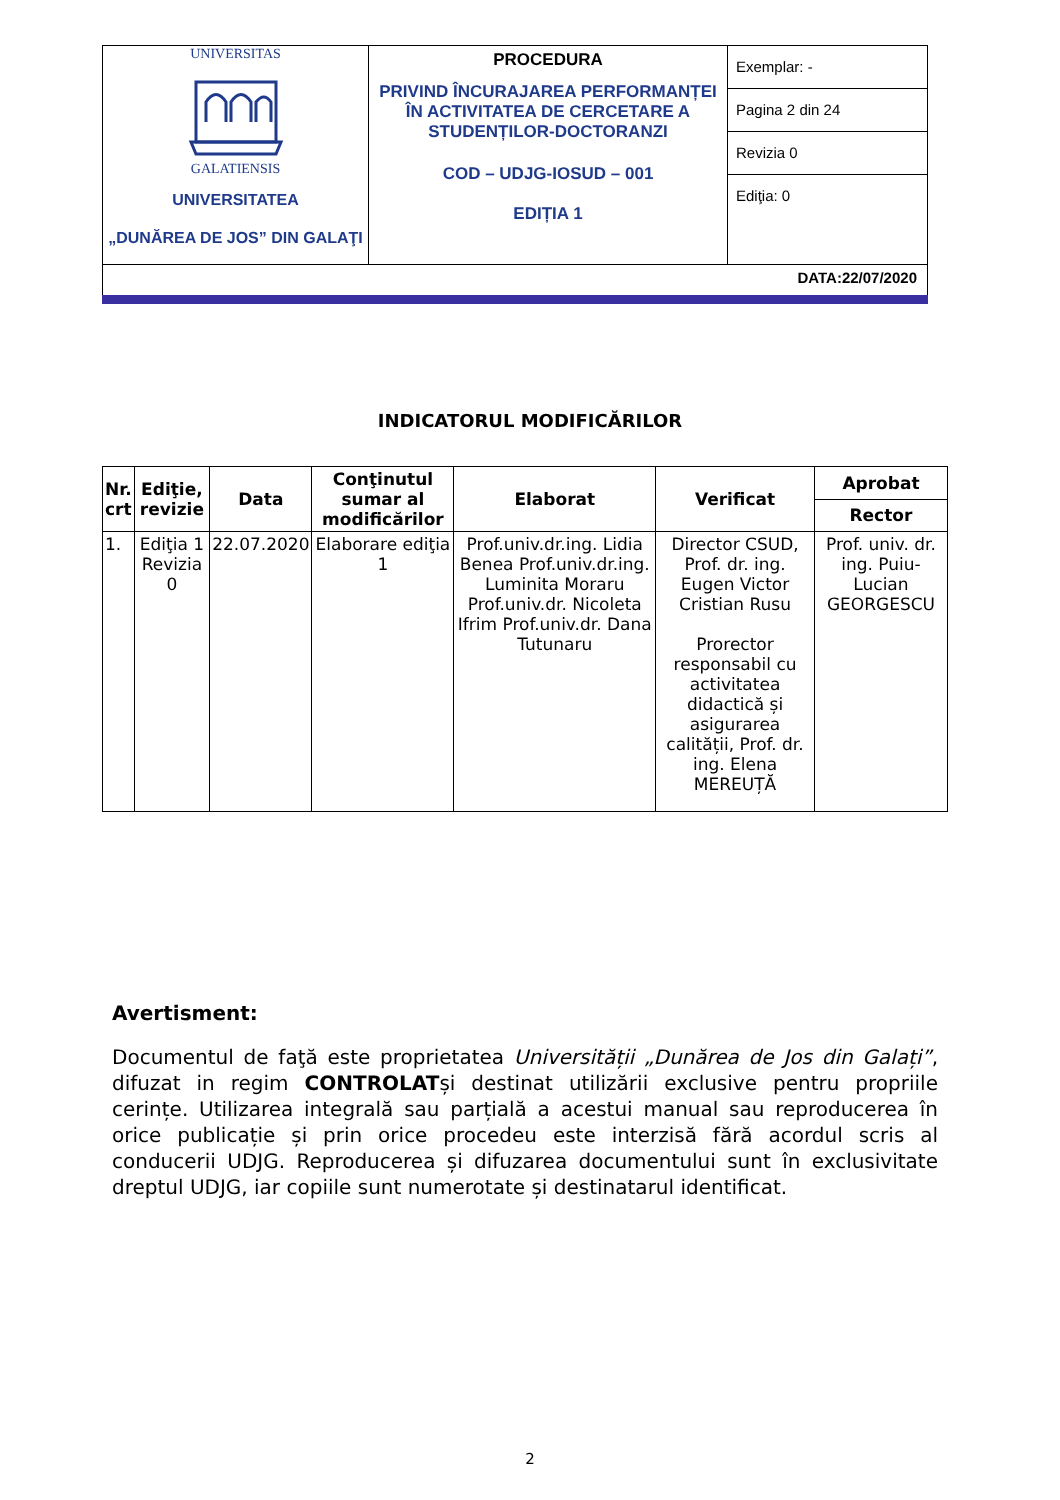| UNIVERSITAS GALATIENSIS UNIVERSITATEA „DUNĂREA DE JOS” DIN GALAŢI | PROCEDURA PRIVIND ÎNCURAJAREA PERFORMANȚEI ÎN ACTIVITATEA DE CERCETARE A STUDENȚILOR-DOCTORANZI COD – UDJG-IOSUD – 001 EDIȚIA 1 | Exemplar: - Pagina 2 din 24 Revizia 0 Ediţia: 0 |
| DATA:22/07/2020 | | |
INDICATORUL MODIFICĂRILOR
| Nr. crt | Ediţie, revizie | Data | Conţinutul sumar al modificărilor | Elaborat | Verificat | Aprobat |
| --- | --- | --- | --- | --- | --- | --- |
| | | | | | | Rector |
| 1. | Ediţia 1 Revizia 0 | 22.07.2020 | Elaborare ediţia 1 | Prof.univ.dr.ing. Lidia Benea Prof.univ.dr.ing. Luminita Moraru Prof.univ.dr. Nicoleta Ifrim Prof.univ.dr. Dana Tutunaru | Director CSUD, Prof. dr. ing. Eugen Victor Cristian Rusu Prorector responsabil cu activitatea didactică și asigurarea calității, Prof. dr. ing. Elena MEREUȚĂ | Prof. univ. dr. ing. Puiu-Lucian GEORGESCU |
Avertisment:
Documentul de faţă este proprietatea Universității „Dunărea de Jos din Galați”, difuzat in regim CONTROLATși destinat utilizării exclusive pentru propriile cerințe. Utilizarea integrală sau parțială a acestui manual sau reproducerea în orice publicație și prin orice procedeu este interzisă fără acordul scris al conducerii UDJG. Reproducerea și difuzarea documentului sunt în exclusivitate dreptul UDJG, iar copiile sunt numerotate și destinatarul identificat.
2